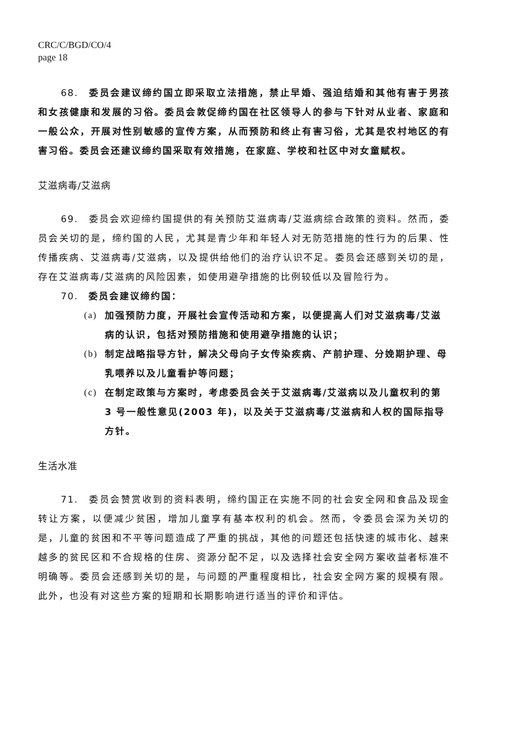CRC/C/BGD/CO/4
page 18
68.　委员会建议缔约国立即采取立法措施，禁止早婚、强迫结婚和其他有害于男孩和女孩健康和发展的习俗。委员会敦促缔约国在社区领导人的参与下针对从业者、家庭和一般公众，开展对性别敏感的宣传方案，从而预防和终止有害习俗，尤其是农村地区的有害习俗。委员会还建议缔约国采取有效措施，在家庭、学校和社区中对女童赋权。
艾滋病毒/艾滋病
69.　委员会欢迎缔约国提供的有关预防艾滋病毒/艾滋病综合政策的资料。然而，委员会关切的是，缔约国的人民，尤其是青少年和年轻人对无防范措施的性行为的后果、性传播疾病、艾滋病毒/艾滋病，以及提供给他们的治疗认识不足。委员会还感到关切的是，存在艾滋病毒/艾滋病的风险因素，如使用避孕措施的比例较低以及冒险行为。
70.　委员会建议缔约国：
(a) 加强预防力度，开展社会宣传活动和方案，以便提高人们对艾滋病毒/艾滋病的认识，包括对预防措施和使用避孕措施的认识；
(b) 制定战略指导方针，解决父母向子女传染疾病、产前护理、分娩期护理、母乳喂养以及儿童看护等问题；
(c) 在制定政策与方案时，考虑委员会关于艾滋病毒/艾滋病以及儿童权利的第 3 号一般性意见(2003 年)，以及关于艾滋病毒/艾滋病和人权的国际指导方针。
生活水准
71.　委员会赞赏收到的资料表明，缔约国正在实施不同的社会安全网和食品及现金转让方案，以便减少贫困，增加儿童享有基本权利的机会。然而，令委员会深为关切的是，儿童的贫困和不平等问题造成了严重的挑战，其他的问题还包括快速的城市化、越来越多的贫民区和不合规格的住房、资源分配不足，以及选择社会安全网方案收益者标准不明确等。委员会还感到关切的是，与问题的严重程度相比，社会安全网方案的规模有限。此外，也没有对这些方案的短期和长期影响进行适当的评价和评估。